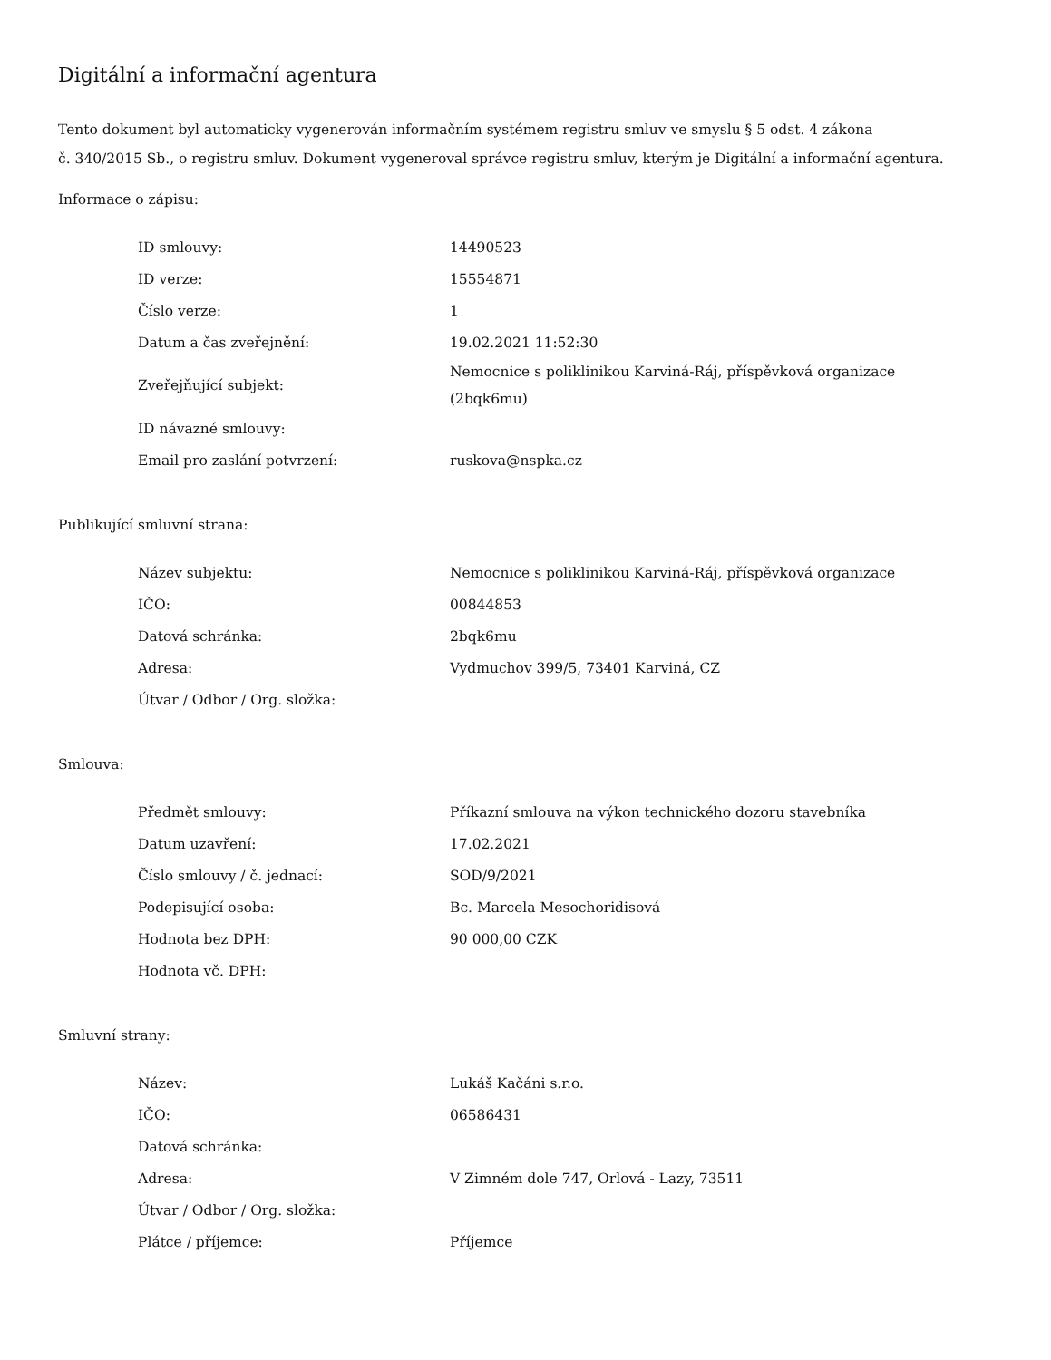Digitální a informační agentura
Tento dokument byl automaticky vygenerován informačním systémem registru smluv ve smyslu § 5 odst. 4 zákona
č. 340/2015 Sb., o registru smluv. Dokument vygeneroval správce registru smluv, kterým je Digitální a informační agentura.
Informace o zápisu:
| ID smlouvy: | 14490523 |
| ID verze: | 15554871 |
| Číslo verze: | 1 |
| Datum a čas zveřejnění: | 19.02.2021 11:52:30 |
| Zveřejňující subjekt: | Nemocnice s poliklinikou Karviná-Ráj, příspěvková organizace (2bqk6mu) |
| ID návazné smlouvy: | |
| Email pro zaslání potvrzení: | ruskova@nspka.cz |
Publikující smluvní strana:
| Název subjektu: | Nemocnice s poliklinikou Karviná-Ráj, příspěvková organizace |
| IČO: | 00844853 |
| Datová schránka: | 2bqk6mu |
| Adresa: | Vydmuchov 399/5, 73401 Karviná, CZ |
| Útvar / Odbor / Org. složka: | |
Smlouva:
| Předmět smlouvy: | Příkazní smlouva na výkon technického dozoru stavebníka |
| Datum uzavření: | 17.02.2021 |
| Číslo smlouvy / č. jednací: | SOD/9/2021 |
| Podepisující osoba: | Bc. Marcela Mesochoridisová |
| Hodnota bez DPH: | 90 000,00 CZK |
| Hodnota vč. DPH: | |
Smluvní strany:
| Název: | Lukáš Kačáni s.r.o. |
| IČO: | 06586431 |
| Datová schránka: | |
| Adresa: | V Zimném dole 747, Orlová - Lazy, 73511 |
| Útvar / Odbor / Org. složka: | |
| Plátce / příjemce: | Příjemce |